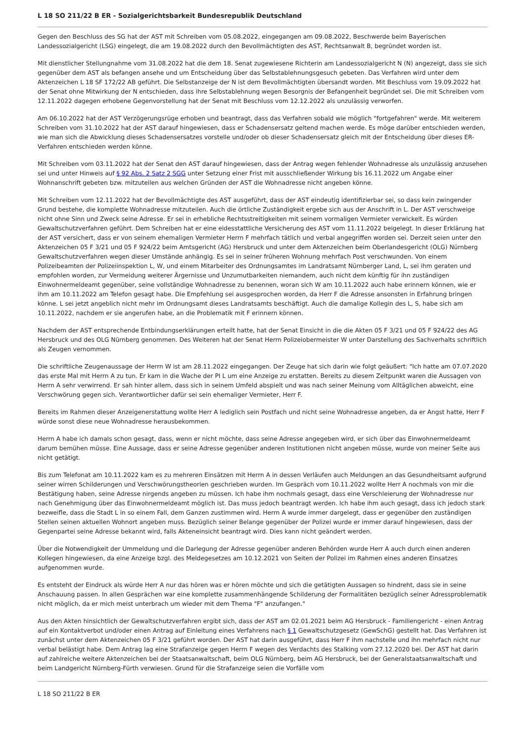L 18 SO 211/22 B ER - Sozialgerichtsbarkeit Bundesrepublik Deutschland
Gegen den Beschluss des SG hat der AST mit Schreiben vom 05.08.2022, eingegangen am 09.08.2022, Beschwerde beim Bayerischen Landessozialgericht (LSG) eingelegt, die am 19.08.2022 durch den Bevollmächtigten des AST, Rechtsanwalt B, begründet worden ist.
Mit dienstlicher Stellungnahme vom 31.08.2022 hat die dem 18. Senat zugewiesene Richterin am Landessozialgericht N (N) angezeigt, dass sie sich gegenüber dem AST als befangen ansehe und um Entscheidung über das Selbstablehnungsgesuch gebeten. Das Verfahren wird unter dem Aktenzeichen L 18 SF 172/22 AB geführt. Die Selbstanzeige der N ist dem Bevollmächtigten übersandt worden. Mit Beschluss vom 19.09.2022 hat der Senat ohne Mitwirkung der N entschieden, dass ihre Selbstablehnung wegen Besorgnis der Befangenheit begründet sei. Die mit Schreiben vom 12.11.2022 dagegen erhobene Gegenvorstellung hat der Senat mit Beschluss vom 12.12.2022 als unzulässig verworfen.
Am 06.10.2022 hat der AST Verzögerungsrüge erhoben und beantragt, dass das Verfahren sobald wie möglich "fortgefahren" werde. Mit weiterem Schreiben vom 31.10.2022 hat der AST darauf hingewiesen, dass er Schadensersatz geltend machen werde. Es möge darüber entschieden werden, wie man sich die Abwicklung dieses Schadensersatzes vorstelle und/oder ob dieser Schadensersatz gleich mit der Entscheidung über dieses ER-Verfahren entschieden werden könne.
Mit Schreiben vom 03.11.2022 hat der Senat den AST darauf hingewiesen, dass der Antrag wegen fehlender Wohnadresse als unzulässig anzusehen sei und unter Hinweis auf § 92 Abs. 2 Satz 2 SGG unter Setzung einer Frist mit ausschließender Wirkung bis 16.11.2022 um Angabe einer Wohnanschrift gebeten bzw. mitzuteilen aus welchen Gründen der AST die Wohnadresse nicht angeben könne.
Mit Schreiben vom 12.11.2022 hat der Bevollmächtigte des AST ausgeführt, dass der AST eindeutig identifizierbar sei, so dass kein zwingender Grund bestehe, die komplette Wohnadresse mitzuteilen. Auch die örtliche Zuständigkeit ergebe sich aus der Anschrift in L. Der AST verschweige nicht ohne Sinn und Zweck seine Adresse. Er sei in erhebliche Rechtsstreitigkeiten mit seinem vormaligen Vermieter verwickelt. Es würden Gewaltschutzverfahren geführt. Dem Schreiben hat er eine eidesstattliche Versicherung des AST vom 11.11.2022 beigelegt. In dieser Erklärung hat der AST versichert, dass er von seinem ehemaligen Vermieter Herrn F mehrfach tätlich und verbal angegriffen worden sei. Derzeit seien unter den Aktenzeichen 05 F 3/21 und 05 F 924/22 beim Amtsgericht (AG) Hersbruck und unter dem Aktenzeichen beim Oberlandesgericht (OLG) Nürnberg Gewaltschutzverfahren wegen dieser Umstände anhängig. Es sei in seiner früheren Wohnung mehrfach Post verschwunden. Von einem Polizeibeamten der Polizeiinspektion L, W, und einem Mitarbeiter des Ordnungsamtes im Landratsamt Nürnberger Land, L, sei ihm geraten und empfohlen worden, zur Vermeidung weiterer Ärgernisse und Unzumutbarkeiten niemandem, auch nicht dem künftig für ihn zuständigen Einwohnermeldeamt gegenüber, seine vollständige Wohnadresse zu benennen, woran sich W am 10.11.2022 auch habe erinnern können, wie er ihm am 10.11.2022 am Telefon gesagt habe. Die Empfehlung sei ausgesprochen worden, da Herr F die Adresse ansonsten in Erfahrung bringen könne. L sei jetzt angeblich nicht mehr im Ordnungsamt dieses Landratsamts beschäftigt. Auch die damalige Kollegin des L, S, habe sich am 10.11.2022, nachdem er sie angerufen habe, an die Problematik mit F erinnern können.
Nachdem der AST entsprechende Entbindungserklärungen erteilt hatte, hat der Senat Einsicht in die die Akten 05 F 3/21 und 05 F 924/22 des AG Hersbruck und des OLG Nürnberg genommen. Des Weiteren hat der Senat Herrn Polizeiobermeister W unter Darstellung des Sachverhalts schriftlich als Zeugen vernommen.
Die schriftliche Zeugenaussage der Herrn W ist am 28.11.2022 eingegangen. Der Zeuge hat sich darin wie folgt geäußert: "Ich hatte am 07.07.2020 das erste Mal mit Herrn A zu tun. Er kam in die Wache der PI L um eine Anzeige zu erstatten. Bereits zu diesem Zeitpunkt waren die Aussagen von Herrn A sehr verwirrend. Er sah hinter allem, dass sich in seinem Umfeld abspielt und was nach seiner Meinung vom Alltäglichen abweicht, eine Verschwörung gegen sich. Verantwortlicher dafür sei sein ehemaliger Vermieter, Herr F.
Bereits im Rahmen dieser Anzeigenerstattung wollte Herr A lediglich sein Postfach und nicht seine Wohnadresse angeben, da er Angst hatte, Herr F würde sonst diese neue Wohnadresse herausbekommen.
Herrn A habe ich damals schon gesagt, dass, wenn er nicht möchte, dass seine Adresse angegeben wird, er sich über das Einwohnermeldeamt darum bemühen müsse. Eine Aussage, dass er seine Adresse gegenüber anderen Institutionen nicht angeben müsse, wurde von meiner Seite aus nicht getätigt.
Bis zum Telefonat am 10.11.2022 kam es zu mehreren Einsätzen mit Herrn A in dessen Verläufen auch Meldungen an das Gesundheitsamt aufgrund seiner wirren Schilderungen und Verschwörungstheorien geschrieben wurden. Im Gespräch vom 10.11.2022 wollte Herr A nochmals von mir die Bestätigung haben, seine Adresse nirgends angeben zu müssen. Ich habe ihm nochmals gesagt, dass eine Verschleierung der Wohnadresse nur nach Genehmigung über das Einwohnermeldeamt möglich ist. Das muss jedoch beantragt werden. Ich habe ihm auch gesagt, dass ich jedoch stark bezweifle, dass die Stadt L in so einem Fall, dem Ganzen zustimmen wird. Herrn A wurde immer dargelegt, dass er gegenüber den zuständigen Stellen seinen aktuellen Wohnort angeben muss. Bezüglich seiner Belange gegenüber der Polizei wurde er immer darauf hingewiesen, dass der Gegenpartei seine Adresse bekannt wird, falls Akteneinsicht beantragt wird. Dies kann nicht geändert werden.
Über die Notwendigkeit der Ummeldung und die Darlegung der Adresse gegenüber anderen Behörden wurde Herr A auch durch einen anderen Kollegen hingewiesen, da eine Anzeige bzgl. des Meldegesetzes am 10.12.2021 von Seiten der Polizei im Rahmen eines anderen Einsatzes aufgenommen wurde.
Es entsteht der Eindruck als würde Herr A nur das hören was er hören möchte und sich die getätigten Aussagen so hindreht, dass sie in seine Anschauung passen. In allen Gesprächen war eine komplette zusammenhängende Schilderung der Formalitäten bezüglich seiner Adressproblematik nicht möglich, da er mich meist unterbrach um wieder mit dem Thema "F" anzufangen."
Aus den Akten hinsichtlich der Gewaltschutzverfahren ergibt sich, dass der AST am 02.01.2021 beim AG Hersbruck - Familiengericht - einen Antrag auf ein Kontaktverbot und/oder einen Antrag auf Einleitung eines Verfahrens nach § 1 Gewaltschutzgesetz (GewSchG) gestellt hat. Das Verfahren ist zunächst unter dem Aktenzeichen 05 F 3/21 geführt worden. Der AST hat darin ausgeführt, dass Herr F ihm nachstelle und ihn mehrfach nicht nur verbal belästigt habe. Dem Antrag lag eine Strafanzeige gegen Herrn F wegen des Verdachts des Stalking vom 27.12.2020 bei. Der AST hat darin auf zahlreiche weitere Aktenzeichen bei der Staatsanwaltschaft, beim OLG Nürnberg, beim AG Hersbruck, bei der Generalstaatsanwaltschaft und beim Landgericht Nürnberg-Fürth verwiesen. Grund für die Strafanzeige seien die Vorfälle vom
L 18 SO 211/22 B ER